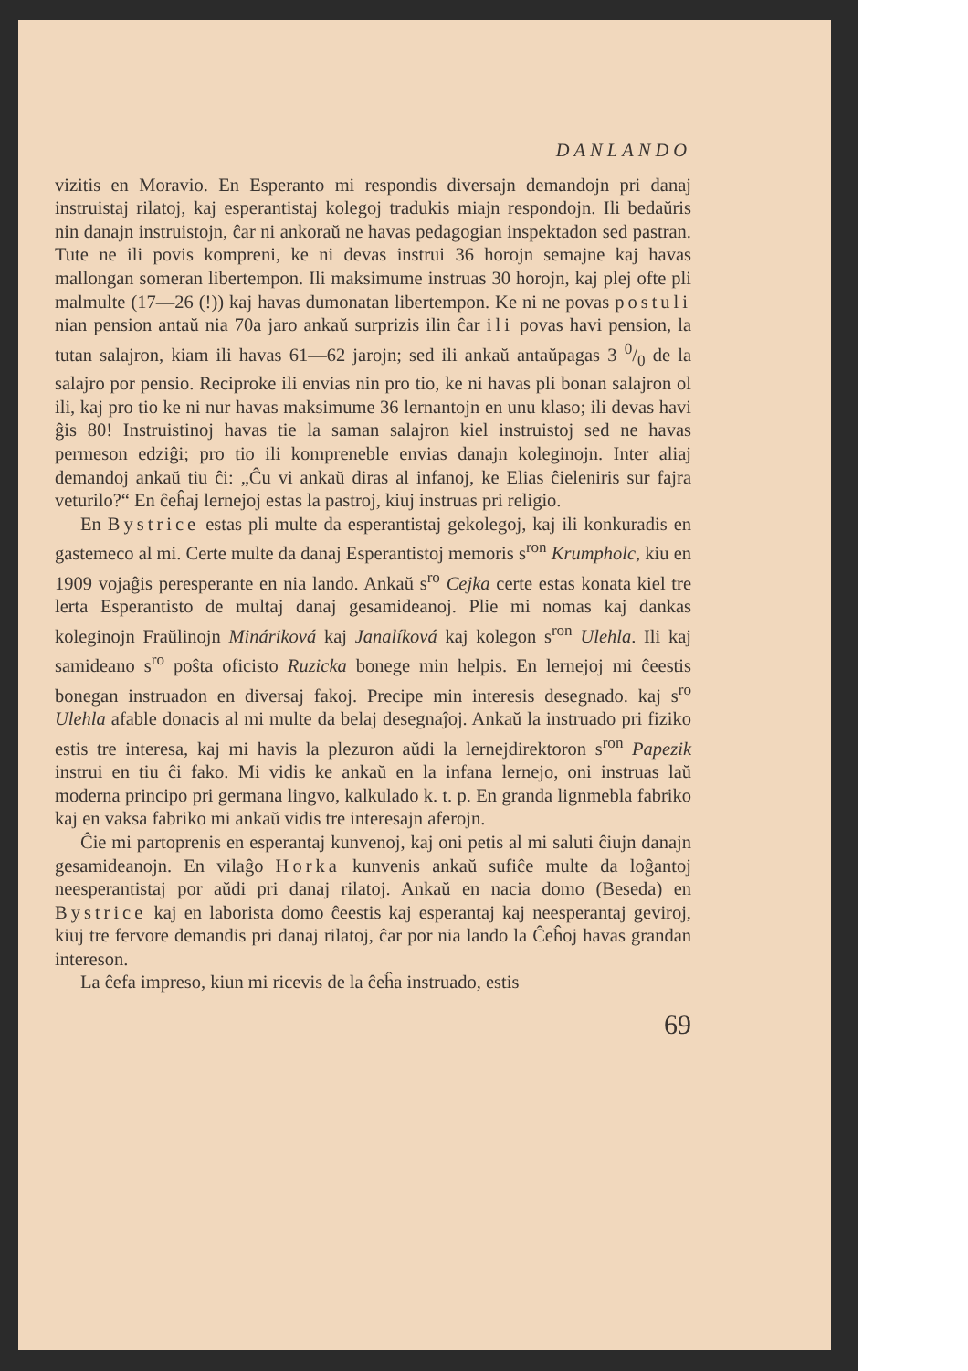DANLANDO
vizitis en Moravio. En Esperanto mi respondis diversajn demandojn pri danaj instruistaj rilatoj, kaj esperantistaj kolegoj tradukis miajn respondojn. Ili bedaŭris nin danajn instruistojn, ĉar ni ankoraŭ ne havas pedagogian inspektadon sed pastran. Tute ne ili povis kompreni, ke ni devas instrui 36 horojn semajne kaj havas mallongan someran libertempon. Ili maksimume instruas 30 horojn, kaj plej ofte pli malmulte (17—26 (!)) kaj havas dumonatan libertempon. Ke ni ne povas postuli nian pension antaŭ nia 70a jaro ankaŭ surprizis ilin ĉar ili povas havi pension, la tutan salajron, kiam ili havas 61—62 jarojn; sed ili ankaŭ antaŭpagas 3 0/0 de la salajro por pensio. Reciproke ili envias nin pro tio, ke ni havas pli bonan salajron ol ili, kaj pro tio ke ni nur havas maksimume 36 lernantojn en unu klaso; ili devas havi ĝis 80! Instruistinoj havas tie la saman salajron kiel instruistoj sed ne havas permeson edziĝi; pro tio ili kompreneble envias danajn koleginojn. Inter aliaj demandoj ankaŭ tiu ĉi: „Ĉu vi ankaŭ diras al infanoj, ke Elias ĉieleniris sur fajra veturilo?“ En ĉeĥaj lernejoj estas la pastroj, kiuj instruas pri religio.
En Bystrice estas pli multe da esperantistaj gekolegoj, kaj ili konkuradis en gastemeco al mi. Certe multe da danaj Esperantistoj memoris s<sup>ron</sup> Krumpholc, kiu en 1909 vojaĝis peresperante en nia lando. Ankaŭ s<sup>ro</sup> Cejka certe estas konata kiel tre lerta Esperantisto de multaj danaj gesamideanoj. Plie mi nomas kaj dankas koleginojn Fraŭlinojn Mináriková kaj Janalíková kaj kolegon s<sup>ron</sup> Ulehla. Ili kaj samideano s<sup>ro</sup> poŝta oficisto Ruzicka bonege min helpis. En lernejoj mi ĉeestis bonegan instruadon en diversaj fakoj. Precipe min interesis desegnado. kaj s<sup>ro</sup> Ulehla afable donacis al mi multe da belaj desegnaĵoj. Ankaŭ la instruado pri fiziko estis tre interesa, kaj mi havis la plezuron aŭdi la lernejdirektoron s<sup>ron</sup> Papezik instrui en tiu ĉi fako. Mi vidis ke ankaŭ en la infana lernejo, oni instruas laŭ moderna principo pri germana lingvo, kalkulado k. t. p. En granda lignmebla fabriko kaj en vaksa fabriko mi ankaŭ vidis tre interesajn aferojn.
Ĉie mi partoprenis en esperantaj kunvenoj, kaj oni petis al mi saluti ĉiujn danajn gesamideanojn. En vilaĝo Horka kunvenis ankaŭ sufiĉe multe da loĝantoj neesperantistaj por aŭdi pri danaj rilatoj. Ankaŭ en nacia domo (Beseda) en Bystrice kaj en laborista domo ĉeestis kaj esperantaj kaj neesperantaj geviroj, kiuj tre fervore demandis pri danaj rilatoj, ĉar por nia lando la Ĉeĥoj havas grandan intereson.
La ĉefa impreso, kiun mi ricevis de la ĉeĥa instruado, estis
69